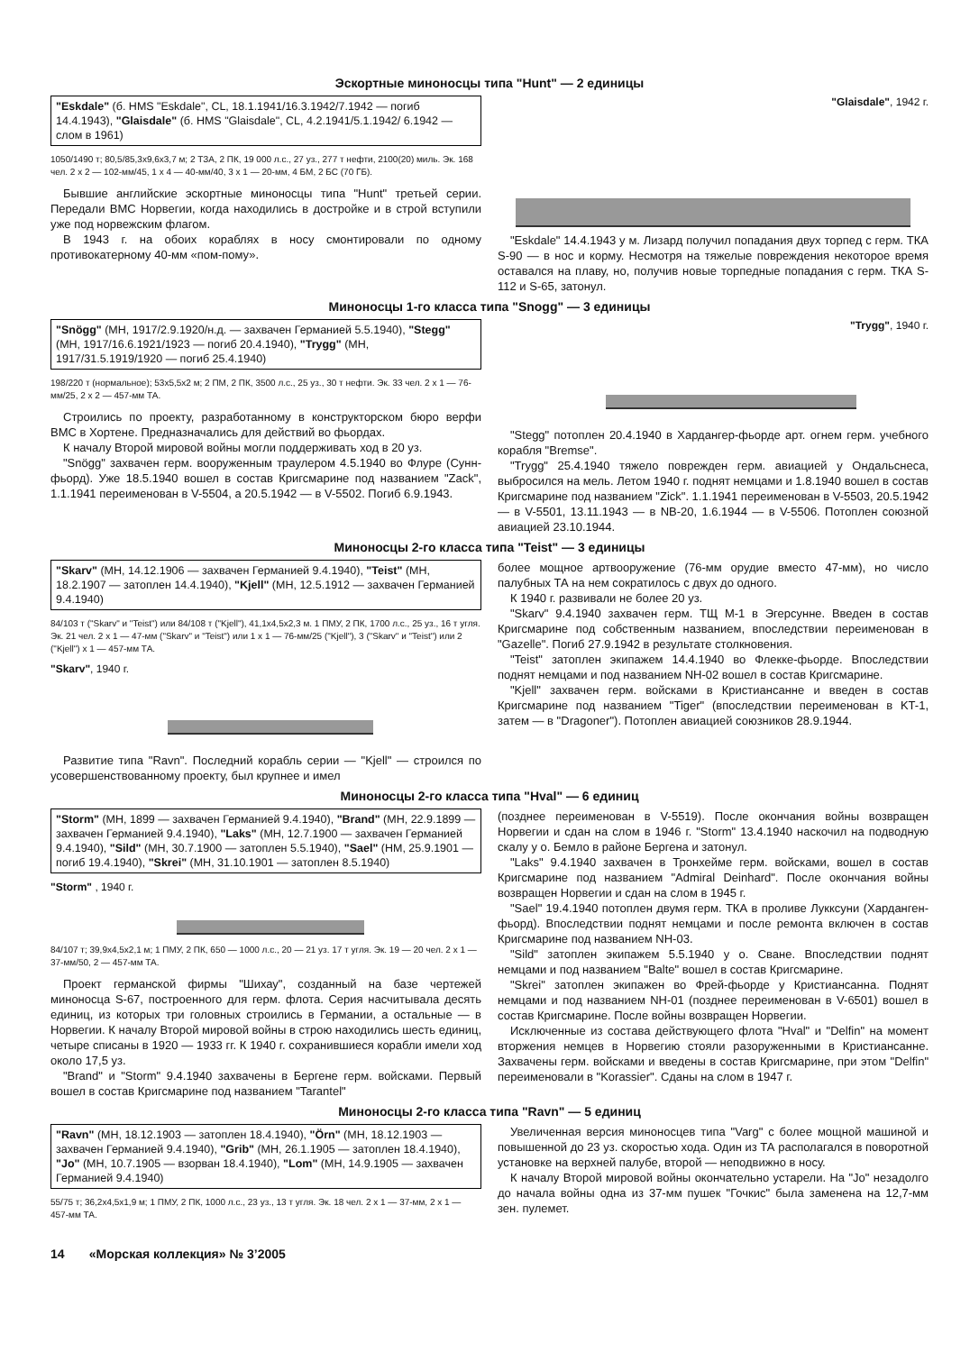Эскортные миноносцы типа "Hunt" — 2 единицы
"Eskdale" (б. HMS "Eskdale", CL, 18.1.1941/16.3.1942/7.1942 — погиб 14.4.1943), "Glaisdale" (б. HMS "Glaisdale", CL, 4.2.1941/5.1.1942/ 6.1942 — слом в 1961)
1050/1490 т; 80,5/85,3x9,6x3,7 м; 2 ТЗА, 2 ПК, 19 000 л.с., 27 уз., 277 т нефти, 2100(20) миль. Эк. 168 чел. 2 x 2 — 102-мм/45, 1 x 4 — 40-мм/40, 3 x 1 — 20-мм, 4 БМ, 2 БС (70 ГБ).
Бывшие английские эскортные миноносцы типа "Hunt" третьей серии. Передали ВМС Норвегии, когда находились в достройке и в строй вступили уже под норвежским флагом.
В 1943 г. на обоих кораблях в носу смонтировали по одному противокатерному 40-мм «пом-пому».
"Glaisdale", 1942 г.
"Eskdale" 14.4.1943 у м. Лизард получил попадания двух торпед с герм. ТКА S-90 — в нос и корму. Несмотря на тяжелые повреждения некоторое время оставался на плаву, но, получив новые торпедные попадания с герм. ТКА S-112 и S-65, затонул.
Миноносцы 1-го класса типа "Snogg" — 3 единицы
"Snögg" (МН, 1917/2.9.1920/н.д. — захвачен Германией 5.5.1940), "Stegg" (МН, 1917/16.6.1921/1923 — погиб 20.4.1940), "Trygg" (МН, 1917/31.5.1919/1920 — погиб 25.4.1940)
198/220 т (нормальное); 53x5,5x2 м; 2 ПМ, 2 ПК, 3500 л.с., 25 уз., 30 т нефти. Эк. 33 чел. 2 x 1 — 76-мм/25, 2 x 2 — 457-мм ТА.
Строились по проекту, разработанному в конструкторском бюро верфи ВМС в Хортене. Предназначались для действий во фьордах.
К началу Второй мировой войны могли поддерживать ход в 20 уз.
"Snögg" захвачен герм. вооруженным траулером 4.5.1940 во Флуре (Сунн-фьорд). Уже 18.5.1940 вошел в состав Кригсмарине под названием "Zack", 1.1.1941 переименован в V-5504, а 20.5.1942 — в V-5502. Погиб 6.9.1943.
"Trygg", 1940 г.
"Stegg" потоплен 20.4.1940 в Хардангер-фьорде арт. огнем герм. учебного корабля "Bremse".
"Trygg" 25.4.1940 тяжело поврежден герм. авиацией у Ондальснеса, выбросился на мель. Летом 1940 г. поднят немцами и 1.8.1940 вошел в состав Кригсмарине под названием "Zick". 1.1.1941 переименован в V-5503, 20.5.1942 — в V-5501, 13.11.1943 — в NB-20, 1.6.1944 — в V-5506. Потоплен союзной авиацией 23.10.1944.
Миноносцы 2-го класса типа "Teist" — 3 единицы
"Skarv" (МН, 14.12.1906 — захвачен Германией 9.4.1940), "Teist" (МН, 18.2.1907 — затоплен 14.4.1940), "Kjell" (МН, 12.5.1912 — захвачен Германией 9.4.1940)
84/103 т ("Skarv" и "Teist") или 84/108 т ("Kjell"), 41,1x4,5x2,3 м. 1 ПМУ, 2 ПК, 1700 л.с., 25 уз., 16 т угля. Эк. 21 чел. 2 x 1 — 47-мм ("Skarv" и "Teist") или 1 x 1 — 76-мм/25 ("Kjell"), 3 ("Skarv" и "Teist") или 2 ("Kjell") x 1 — 457-мм ТА.
"Skarv", 1940 г.
Развитие типа "Ravn". Последний корабль серии — "Kjell" — строился по усовершенствованному проекту, был крупнее и имел
более мощное артвооружение (76-мм орудие вместо 47-мм), но число палубных ТА на нем сократилось с двух до одного.
К 1940 г. развивали не более 20 уз.
"Skarv" 9.4.1940 захвачен герм. ТЩ М-1 в Эгерсунне. Введен в состав Кригсмарине под собственным названием, впоследствии переименован в "Gazelle". Погиб 27.9.1942 в результате столкновения.
"Teist" затоплен экипажем 14.4.1940 во Флекке-фьорде. Впоследствии поднят немцами и под названием NH-02 вошел в состав Кригсмарине.
"Kjell" захвачен герм. войсками в Кристиансанне и введен в состав Кригсмарине под названием "Tiger" (впоследствии переименован в KT-1, затем — в "Dragoner"). Потоплен авиацией союзников 28.9.1944.
Миноносцы 2-го класса типа "Hval" — 6 единиц
"Storm" (МН, 1899 — захвачен Германией 9.4.1940), "Brand" (МН, 22.9.1899 — захвачен Германией 9.4.1940), "Laks" (МН, 12.7.1900 — захвачен Германией 9.4.1940), "Sild" (МН, 30.7.1900 — затоплен 5.5.1940), "Sael" (НМ, 25.9.1901 — погиб 19.4.1940), "Skrei" (МН, 31.10.1901 — затоплен 8.5.1940)
"Storm" , 1940 г.
84/107 т; 39,9x4,5x2,1 м; 1 ПМУ, 2 ПК, 650 — 1000 л.с., 20 — 21 уз. 17 т угля. Эк. 19 — 20 чел. 2 x 1 — 37-мм/50, 2 — 457-мм ТА.
Проект германской фирмы "Шихау", созданный на базе чертежей миноносца S-67, построенного для герм. флота. Серия насчитывала десять единиц, из которых три головных строились в Германии, а остальные — в Норвегии. К началу Второй мировой войны в строю находились шесть единиц, четыре списаны в 1920 — 1933 гг. К 1940 г. сохранившиеся корабли имели ход около 17,5 уз.
"Brand" и "Storm" 9.4.1940 захвачены в Бергене герм. войсками. Первый вошел в состав Кригсмарине под названием "Tarantel"
(позднее переименован в V-5519). После окончания войны возвращен Норвегии и сдан на слом в 1946 г. "Storm" 13.4.1940 наскочил на подводную скалу у о. Бемло в районе Бергена и затонул.
"Laks" 9.4.1940 захвачен в Тронхейме герм. войсками, вошел в состав Кригсмарине под названием "Admiral Deinhard". После окончания войны возвращен Норвегии и сдан на слом в 1945 г.
"Sael" 19.4.1940 потоплен двумя герм. ТКА в проливе Лукксуни (Харданген-фьорд). Впоследствии поднят немцами и после ремонта включен в состав Кригсмарине под названием NH-03.
"Sild" затоплен экипажем 5.5.1940 у о. Сване. Впоследствии поднят немцами и под названием "Balte" вошел в состав Кригсмарине.
"Skrei" затоплен экипажен во Фрей-фьорде у Кристиансанна. Поднят немцами и под названием NH-01 (позднее переименован в V-6501) вошел в состав Кригсмарине. После войны возвращен Норвегии.
Исключенные из состава действующего флота "Hval" и "Delfin" на момент вторжения немцев в Норвегию стояли разоруженными в Кристиансанне. Захвачены герм. войсками и введены в состав Кригсмарине, при этом "Delfin" переименовали в "Korassier". Сданы на слом в 1947 г.
Миноносцы 2-го класса типа "Ravn" — 5 единиц
"Ravn" (МН, 18.12.1903 — затоплен 18.4.1940), "Örn" (МН, 18.12.1903 — захвачен Германией 9.4.1940), "Grib" (МН, 26.1.1905 — затоплен 18.4.1940), "Jo" (МН, 10.7.1905 — взорван 18.4.1940), "Lom" (МН, 14.9.1905 — захвачен Германией 9.4.1940)
55/75 т; 36,2x4,5x1,9 м; 1 ПМУ, 2 ПК, 1000 л.с., 23 уз., 13 т угля. Эк. 18 чел. 2 x 1 — 37-мм, 2 x 1 — 457-мм ТА.
Увеличенная версия миноносцев типа "Varg" с более мощной машиной и повышенной до 23 уз. скоростью хода. Один из ТА располагался в поворотной установке на верхней палубе, второй — неподвижно в носу.
К началу Второй мировой войны окончательно устарели. На "Jo" незадолго до начала войны одна из 37-мм пушек "Гочкис" была заменена на 12,7-мм зен. пулемет.
14 «Морская коллекция» № 3’2005